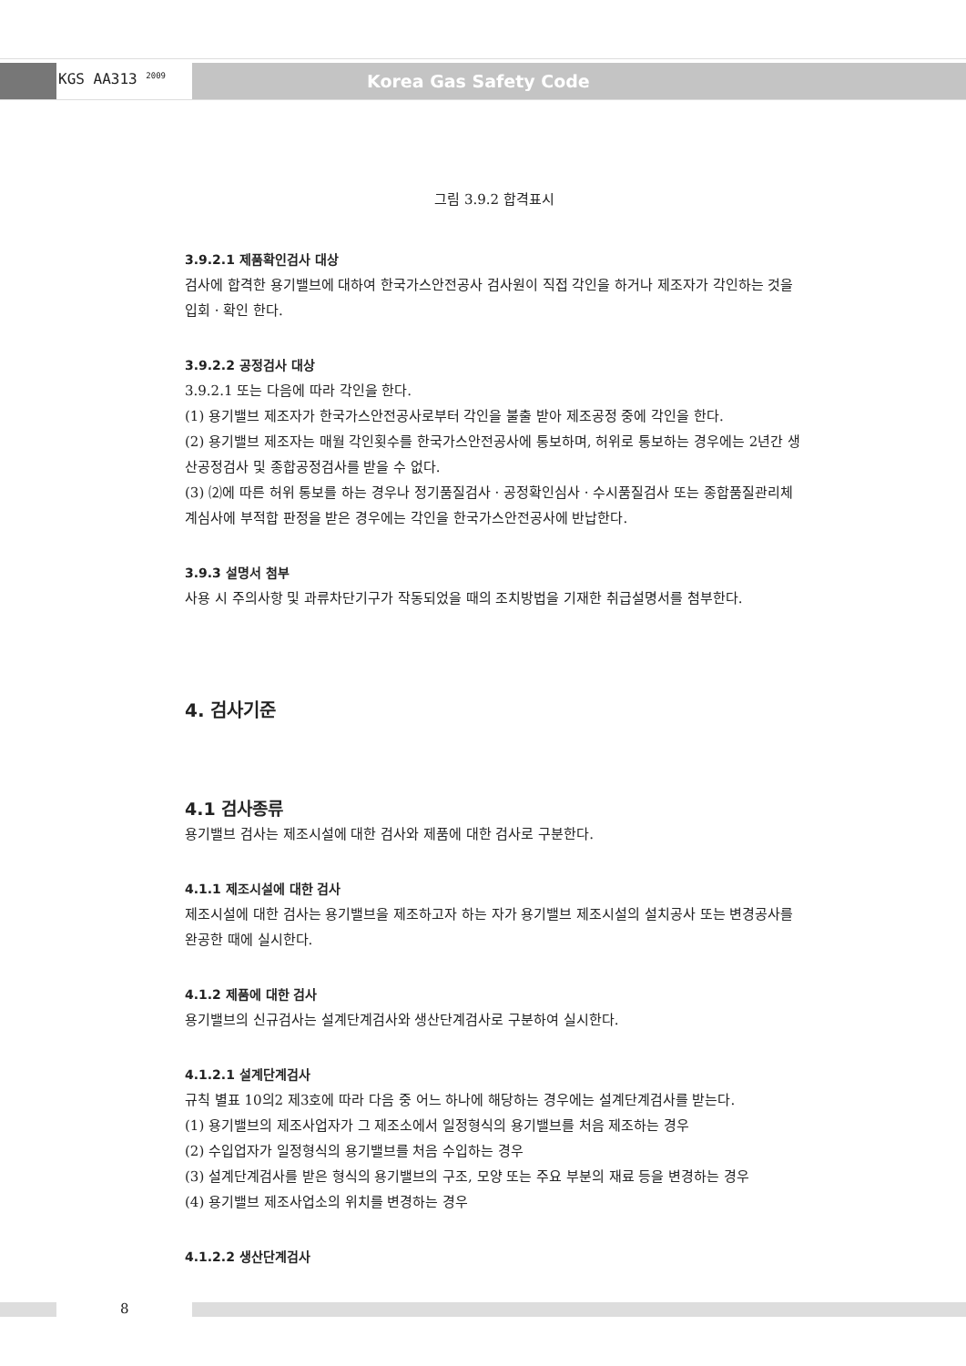KGS AA313 <sup>2009</sup> Korea Gas Safety Code
그림 3.9.2 합격표시
3.9.2.1 제품확인검사 대상
검사에 합격한 용기밸브에 대하여 한국가스안전공사 검사원이 직접 각인을 하거나 제조자가 각인하는 것을 입회 · 확인 한다.
3.9.2.2 공정검사 대상
3.9.2.1 또는 다음에 따라 각인을 한다.
(1) 용기밸브 제조자가 한국가스안전공사로부터 각인을 불출 받아 제조공정 중에 각인을 한다.
(2) 용기밸브 제조자는 매월 각인횟수를 한국가스안전공사에 통보하며, 허위로 통보하는 경우에는 2년간 생산공정검사 및 종합공정검사를 받을 수 없다.
(3) ⑵에 따른 허위 통보를 하는 경우나 정기품질검사 · 공정확인심사 · 수시품질검사 또는 종합품질관리체계심사에 부적합 판정을 받은 경우에는 각인을 한국가스안전공사에 반납한다.
3.9.3 설명서 첨부
사용 시 주의사항 및 과류차단기구가 작동되었을 때의 조치방법을 기재한 취급설명서를 첨부한다.
4. 검사기준
4.1 검사종류
용기밸브 검사는 제조시설에 대한 검사와 제품에 대한 검사로 구분한다.
4.1.1 제조시설에 대한 검사
제조시설에 대한 검사는 용기밸브을 제조하고자 하는 자가 용기밸브 제조시설의 설치공사 또는 변경공사를 완공한 때에 실시한다.
4.1.2 제품에 대한 검사
용기밸브의 신규검사는 설계단계검사와 생산단계검사로 구분하여 실시한다.
4.1.2.1 설계단계검사
규칙 별표 10의2 제3호에 따라 다음 중 어느 하나에 해당하는 경우에는 설계단계검사를 받는다.
(1) 용기밸브의 제조사업자가 그 제조소에서 일정형식의 용기밸브를 처음 제조하는 경우
(2) 수입업자가 일정형식의 용기밸브를 처음 수입하는 경우
(3) 설계단계검사를 받은 형식의 용기밸브의 구조, 모양 또는 주요 부분의 재료 등을 변경하는 경우
(4) 용기밸브 제조사업소의 위치를 변경하는 경우
4.1.2.2 생산단계검사
8